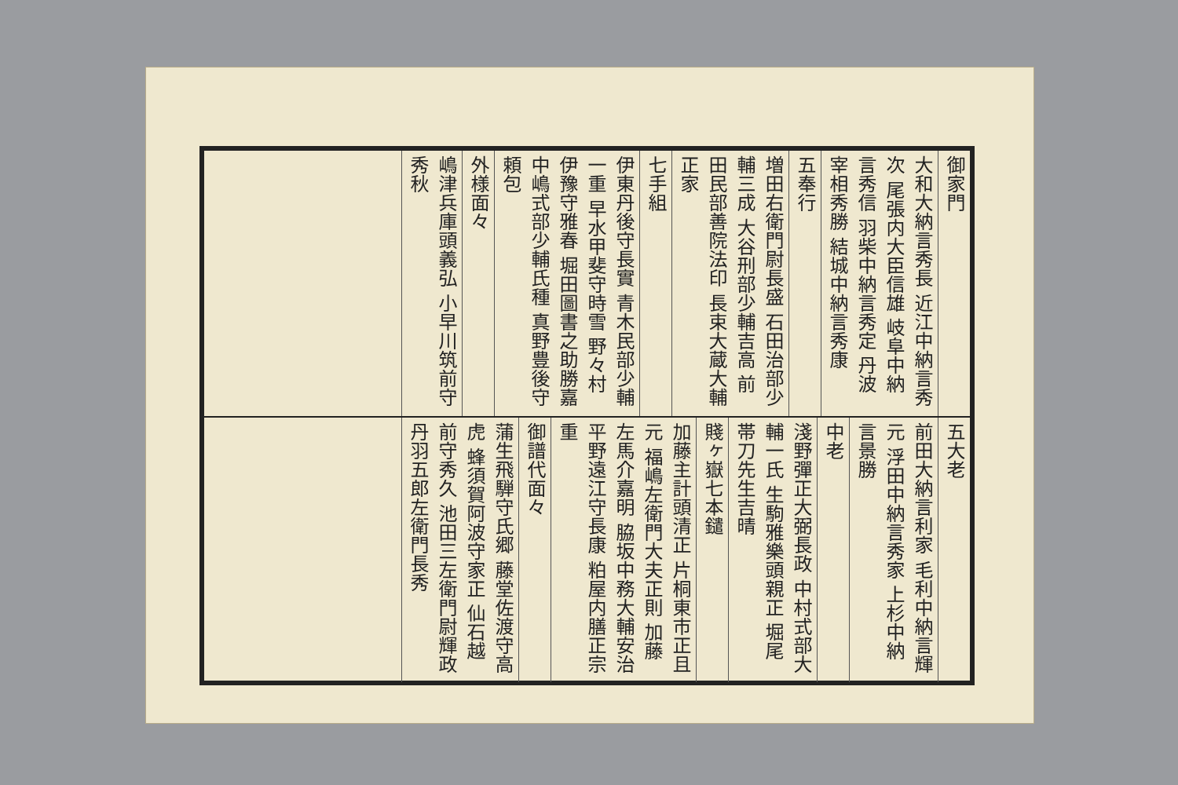御家門
大和大納言秀長 近江中納言秀次 尾張内大臣信雄 岐阜中納言秀信 羽柴中納言秀定 丹波宰相秀勝 結城中納言秀康
五奉行
増田右衛門尉長盛 石田治部少輔三成 大谷刑部少輔吉高 前田民部善院法印 長束大蔵大輔正家
七手組
伊東丹後守長實 青木民部少輔一重 早水甲斐守時雪 野々村伊豫守雅春 堀田圖書之助勝嘉 中嶋式部少輔氏種 真野豊後守頼包
外様面々
嶋津兵庫頭義弘 小早川筑前守秀秋
五大老
前田大納言利家 毛利中納言輝元 浮田中納言秀家 上杉中納言景勝
中老
淺野彈正大弼長政 中村式部大輔一氏 生駒雅樂頭親正 堀尾帯刀先生吉晴
賤ヶ嶽七本鑓
加藤主計頭清正 片桐東市正且元 福嶋左衛門大夫正則 加藤左馬介嘉明 脇坂中務大輔安治 平野遠江守長康 粕屋内膳正宗重
御譜代面々
蒲生飛騨守氏郷 藤堂佐渡守高虎 蜂須賀阿波守家正 仙石越前守秀久 池田三左衛門尉輝政 丹羽五郎左衛門長秀